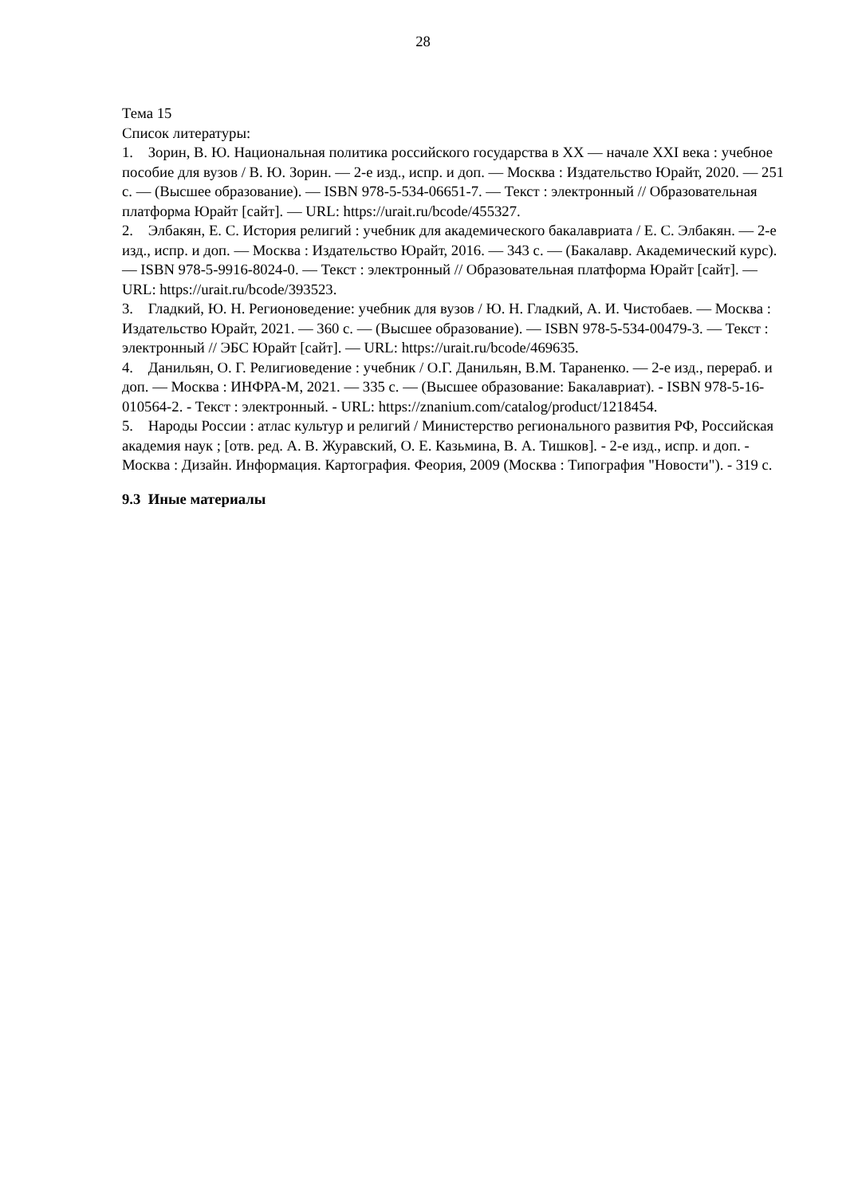28
Тема 15
Список литературы:
1. Зорин, В. Ю. Национальная политика российского государства в XX — начале XXI века : учебное пособие для вузов / В. Ю. Зорин. — 2-е изд., испр. и доп. — Москва : Издательство Юрайт, 2020. — 251 с. — (Высшее образование). — ISBN 978-5-534-06651-7. — Текст : электронный // Образовательная платформа Юрайт [сайт]. — URL: https://urait.ru/bcode/455327.
2. Элбакян, Е. С. История религий : учебник для академического бакалавриата / Е. С. Элбакян. — 2-е изд., испр. и доп. — Москва : Издательство Юрайт, 2016. — 343 с. — (Бакалавр. Академический курс). — ISBN 978-5-9916-8024-0. — Текст : электронный // Образовательная платформа Юрайт [сайт]. — URL: https://urait.ru/bcode/393523.
3. Гладкий, Ю. Н. Регионоведение: учебник для вузов / Ю. Н. Гладкий, А. И. Чистобаев. — Москва : Издательство Юрайт, 2021. — 360 с. — (Высшее образование). — ISBN 978-5-534-00479-3. — Текст : электронный // ЭБС Юрайт [сайт]. — URL: https://urait.ru/bcode/469635.
4. Данильян, О. Г. Религиоведение : учебник / О.Г. Данильян, В.М. Тараненко. — 2-е изд., перераб. и доп. — Москва : ИНФРА-М, 2021. — 335 с. — (Высшее образование: Бакалавриат). - ISBN 978-5-16-010564-2. - Текст : электронный. - URL: https://znanium.com/catalog/product/1218454.
5. Народы России : атлас культур и религий / Министерство регионального развития РФ, Российская академия наук ; [отв. ред. А. В. Журавский, О. Е. Казьмина, В. А. Тишков]. - 2-е изд., испр. и доп. - Москва : Дизайн. Информация. Картография. Феория, 2009 (Москва : Типография "Новости"). - 319 с.
9.3 Иные материалы